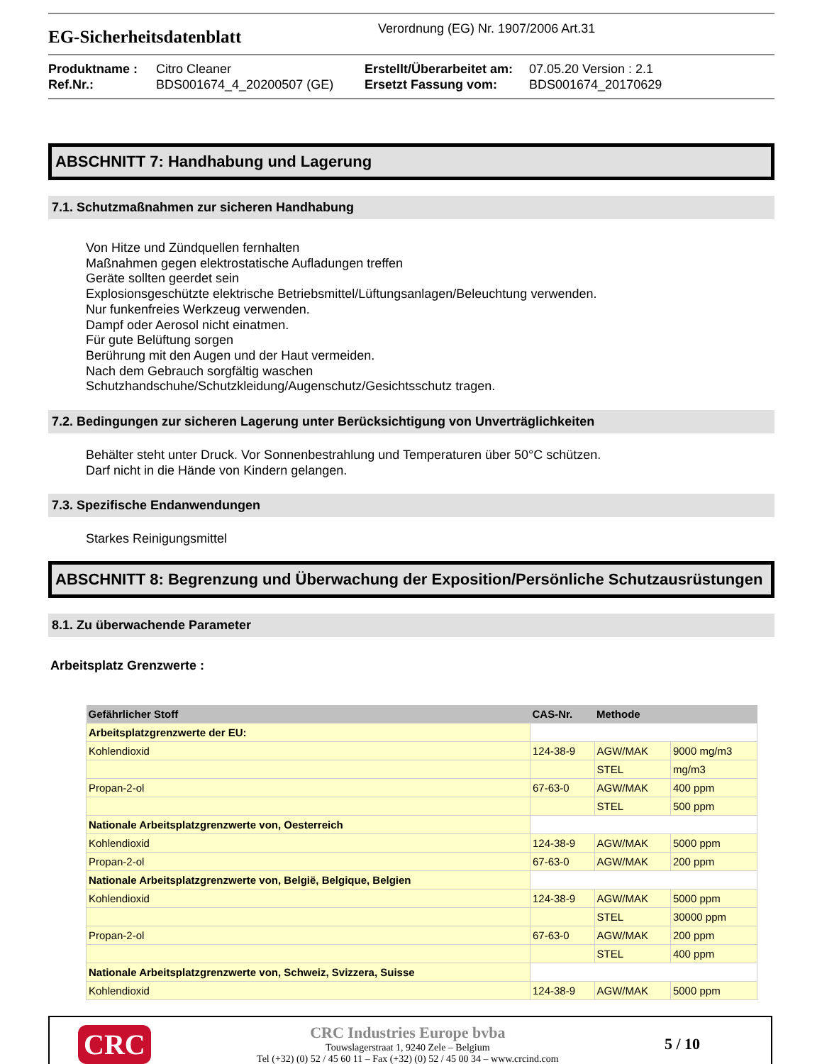EG-Sicherheitsdatenblatt
Verordnung (EG) Nr. 1907/2006 Art.31
Produktname :
Ref.Nr.:
Citro Cleaner
BDS001674_4_20200507 (GE)
Erstellt/Überarbeitet am:
Ersetzt Fassung vom:
07.05.20 Version : 2.1
BDS001674_20170629
ABSCHNITT 7: Handhabung und Lagerung
7.1. Schutzmaßnahmen zur sicheren Handhabung
Von Hitze und Zündquellen fernhalten
Maßnahmen gegen elektrostatische Aufladungen treffen
Geräte sollten geerdet sein
Explosionsgeschützte elektrische Betriebsmittel/Lüftungsanlagen/Beleuchtung verwenden.
Nur funkenfreies Werkzeug verwenden.
Dampf oder Aerosol nicht einatmen.
Für gute Belüftung sorgen
Berührung mit den Augen und der Haut vermeiden.
Nach dem Gebrauch sorgfältig waschen
Schutzhandschuhe/Schutzkleidung/Augenschutz/Gesichtsschutz tragen.
7.2. Bedingungen zur sicheren Lagerung unter Berücksichtigung von Unverträglichkeiten
Behälter steht unter Druck. Vor Sonnenbestrahlung und Temperaturen über 50°C schützen.
Darf nicht in die Hände von Kindern gelangen.
7.3. Spezifische Endanwendungen
Starkes Reinigungsmittel
ABSCHNITT 8: Begrenzung und Überwachung der Exposition/Persönliche Schutzausrüstungen
8.1. Zu überwachende Parameter
Arbeitsplatz Grenzwerte :
| Gefährlicher Stoff | CAS-Nr. | Methode | |
| --- | --- | --- | --- |
| Arbeitsplatzgrenzwerte der EU: | | | |
| Kohlendioxid | 124-38-9 | AGW/MAK | 9000 mg/m3 |
| | | STEL | mg/m3 |
| Propan-2-ol | 67-63-0 | AGW/MAK | 400 ppm |
| | | STEL | 500 ppm |
| Nationale Arbeitsplatzgrenzwerte von, Oesterreich | | | |
| Kohlendioxid | 124-38-9 | AGW/MAK | 5000 ppm |
| Propan-2-ol | 67-63-0 | AGW/MAK | 200 ppm |
| Nationale Arbeitsplatzgrenzwerte von, België, Belgique, Belgien | | | |
| Kohlendioxid | 124-38-9 | AGW/MAK | 5000 ppm |
| | | STEL | 30000 ppm |
| Propan-2-ol | 67-63-0 | AGW/MAK | 200 ppm |
| | | STEL | 400 ppm |
| Nationale Arbeitsplatzgrenzwerte von, Schweiz, Svizzera, Suisse | | | |
| Kohlendioxid | 124-38-9 | AGW/MAK | 5000 ppm |
CRC
CRC Industries Europe bvba
Touwslagerstraat 1, 9240 Zele – Belgium
Tel (+32) (0) 52 / 45 60 11 – Fax (+32) (0) 52 / 45 00 34 – www.crcind.com
5 / 10